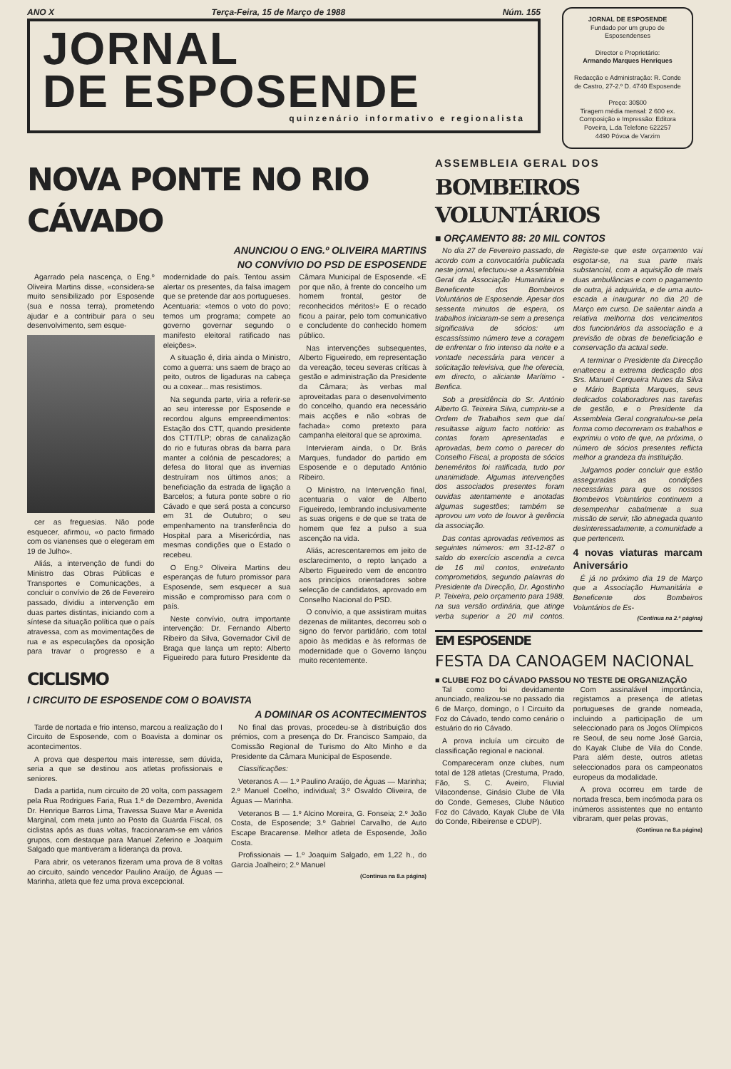ANO X Terça-Feira, 15 de Março de 1988 Núm. 155
JORNAL
DE ESPOSENDE
quinzenário informativo e regionalista
JORNAL DE ESPOSENDE
Fundado por um grupo de Esposendenses
Director e Proprietário:
Armando Marques Henriques
Redacção e Administração: R. Conde de Castro, 27-2.º D. 4740 Esposende
Preço: 30$00
Tiragem média mensal: 2 600 ex.
Composição e Impressão: Editora Poveira, L.da Telefone 622257
4490 Póvoa de Varzim
NOVA PONTE NO RIO CÁVADO
ANUNCIOU O ENG.º OLIVEIRA MARTINS
NO CONVÍVIO DO PSD DE ESPOSENDE
Agarrado pela nascença, o Eng.º Oliveira Martins disse, «considera-se muito sensibilizado por Esposende (sua e nossa terra), prometendo ajudar e a contribuir para o seu desenvolvimento, sem esque-
cer as freguesias. Não pode esquecer, afirmou, «o pacto firmado com os vianenses que o elegeram em 19 de Julho».
Aliás, a intervenção de fundi do Ministro das Obras Públicas e Transportes e Comunicações, a concluir o convívio de 26 de Fevereiro passado, dividiu a intervenção em duas partes distintas, iniciando com a síntese da situação política que o país atravessa, com as movimentações de rua e as especulações da oposição para travar o progresso e a modernidade do país. Tentou assim alertar os presentes, da falsa imagem que se pretende dar aos portugueses. Acentuaria: «temos o voto do povo; temos um programa; compete ao governo governar segundo o manifesto eleitoral ratificado nas eleições».
A situação é, diria ainda o Ministro, como a guerra: uns saem de braço ao peito, outros de ligaduras na cabeça ou a coxear... mas resistimos.
Na segunda parte, viria a referir-se ao seu interesse por Esposende e recordou alguns empreendimentos: Estação dos CTT, quando presidente dos CTT/TLP; obras de canalização do rio e futuras obras da barra para manter a colónia de pescadores; a defesa do litoral que as invernias destruíram nos últimos anos; a beneficiação da estrada de ligação a Barcelos; a futura ponte sobre o rio Cávado e que será posta a concurso em 31 de Outubro; o seu empenhamento na transferência do Hospital para a Misericórdia, nas mesmas condições que o Estado o recebeu.
O Eng.º Oliveira Martins deu esperanças de futuro promissor para Esposende, sem esquecer a sua missão e compromisso para com o país.
Neste convívio, outra importante intervenção: Dr. Fernando Alberto Ribeiro da Silva, Governador Civil de Braga que lança um repto: Alberto Figueiredo para futuro Presidente da Câmara Municipal de Esposende. «E por que não, à frente do concelho um homem frontal, gestor de reconhecidos méritos!» E o recado ficou a pairar, pelo tom comunicativo e concludente do conhecido homem público.
Nas intervenções subsequentes, Alberto Figueiredo, em representação da vereação, teceu severas críticas à gestão e administração da Presidente da Câmara; às verbas mal aproveitadas para o desenvolvimento do concelho, quando era necessário mais acções e não «obras de fachada» como pretexto para campanha eleitoral que se aproxima.
Intervieram ainda, o Dr. Brás Marques, fundador do partido em Esposende e o deputado António Ribeiro.
O Ministro, na Intervenção final, acentuaria o valor de Alberto Figueiredo, lembrando inclusivamente as suas origens e de que se trata de homem que fez a pulso a sua ascenção na vida.
Aliás, acrescentaremos em jeito de esclarecimento, o repto lançado a Alberto Figueiredo vem de encontro aos princípios orientadores sobre selecção de candidatos, aprovado em Conselho Nacional do PSD.
O convívio, a que assistiram muitas dezenas de militantes, decorreu sob o signo do fervor partidário, com total apoio às medidas e às reformas de modernidade que o Governo lançou muito recentemente.
CICLISMO
I CIRCUITO DE ESPOSENDE COM O BOAVISTA
A DOMINAR OS ACONTECIMENTOS
Tarde de nortada e frio intenso, marcou a realização do I Circuito de Esposende, com o Boavista a dominar os acontecimentos.
A prova que despertou mais interesse, sem dúvida, seria a que se destinou aos atletas profissionais e seniores.
Dada a partida, num circuito de 20 volta, com passagem pela Rua Rodrigues Faria, Rua 1.º de Dezembro, Avenida Dr. Henrique Barros Lima, Travessa Suave Mar e Avenida Marginal, com meta junto ao Posto da Guarda Fiscal, os ciclistas após as duas voltas, fraccionaram-se em vários grupos, com destaque para Manuel Zeferino e Joaquim Salgado que mantiveram a liderança da prova.
Para abrir, os veteranos fizeram uma prova de 8 voltas ao circuito, saindo vencedor Paulino Araújo, de Águas — Marinha, atleta que fez uma prova excepcional.
No final das provas, procedeu-se à distribuição dos prémios, com a presença do Dr. Francisco Sampaio, da Comissão Regional de Turismo do Alto Minho e da Presidente da Câmara Municipal de Esposende.
Classificações:
Veteranos A — 1.º Paulino Araújo, de Águas — Marinha; 2.º Manuel Coelho, individual; 3.º Osvaldo Oliveira, de Águas — Marinha.
Veteranos B — 1.º Alcino Moreira, G. Fonseia; 2.º João Costa, de Esposende; 3.º Gabriel Carvalho, de Auto Escape Bracarense. Melhor atleta de Esposende, João Costa.
Profissionais — 1.º Joaquim Salgado, em 1,22 h., do Garcia Joalheiro; 2.º Manuel
(Continua na 8.a página)
ASSEMBLEIA GERAL DOS
BOMBEIROS VOLUNTÁRIOS
■ ORÇAMENTO 88: 20 MIL CONTOS
No dia 27 de Fevereiro passado, de acordo com a convocatória publicada neste jornal, efectuou-se a Assembleia Geral da Associação Humanitária e Beneficente dos Bombeiros Voluntários de Esposende. Apesar dos sessenta minutos de espera, os trabalhos iniciaram-se sem a presença significativa de sócios: um escassíssimo número teve a coragem de enfrentar o frio intenso da noite e a vontade necessária para vencer a solicitação televisiva, que lhe oferecia, em directo, o aliciante Marítimo - Benfica.
Sob a presidência do Sr. António Alberto G. Teixeira Silva, cumpriu-se a Ordem de Trabalhos sem que daí resultasse algum facto notório: as contas foram apresentadas e aprovadas, bem como o parecer do Conselho Fiscal, a proposta de sócios beneméritos foi ratificada, tudo por unanimidade. Algumas intervenções dos associados presentes foram ouvidas atentamente e anotadas algumas sugestões; também se aprovou um voto de louvor à gerência da associação.
Das contas aprovadas retivemos as seguintes números: em 31-12-87 o saldo do exercício ascendia a cerca de 16 mil contos, entretanto comprometidos, segundo palavras do Presidente da Direcção, Dr. Agostinho P. Teixeira, pelo orçamento para 1988, na sua versão ordinária, que atinge verba superior a 20 mil contos. Registe-se que este orçamento vai esgotar-se, na sua parte mais substancial, com a aquisição de mais duas ambulâncias e com o pagamento de outra, já adquirida, e de uma auto-escada a inaugurar no dia 20 de Março em curso. De salientar ainda a relativa melhorna dos vencimentos dos funcionários da associação e a previsão de obras de beneficiação e conservação da actual sede.
A terminar o Presidente da Direcção enalteceu a extrema dedicação dos Srs. Manuel Cerqueira Nunes da Silva e Mário Baptista Marques, seus dedicados colaboradores nas tarefas de gestão, e o Presidente da Assembleia Geral congratulou-se pela forma como decorreram os trabalhos e exprimiu o voto de que, na próxima, o número de sócios presentes reflicta melhor a grandeza da instituição.
Julgamos poder concluir que estão asseguradas as condições necessárias para que os nossos Bombeiros Voluntários continuem a desempenhar cabalmente a sua missão de servir, tão abnegada quanto desinteressadamente, a comunidade a que pertencem.
4 novas viaturas marcam Aniversário
É já no próximo dia 19 de Março que a Associação Humanitária e Beneficente dos Bombeiros Voluntários de Es-
(Continua na 2.ª página)
EM ESPOSENDE
FESTA DA CANOAGEM NACIONAL
■ CLUBE FOZ DO CÁVADO PASSOU NO TESTE DE ORGANIZAÇÃO
Tal como foi devidamente anunciado, realizou-se no passado dia 6 de Março, domingo, o I Circuito da Foz do Cávado, tendo como cenário o estuário do rio Cávado.
A prova incluía um circuito de classificação regional e nacional.
Compareceram onze clubes, num total de 128 atletas (Crestuma, Prado, Fão, S. C. Aveiro, Fluvial Vilacondense, Ginásio Clube de Vila do Conde, Gemeses, Clube Náutico Foz do Cávado, Kayak Clube de Vila do Conde, Ribeirense e CDUP).
Com assinalável importância, registamos a presença de atletas portugueses de grande nomeada, incluindo a participação de um seleccionado para os Jogos Olímpicos re Seoul, de seu nome José Garcia, do Kayak Clube de Vila do Conde. Para além deste, outros atletas seleccionados para os campeonatos europeus da modalidade.
A prova ocorreu em tarde de nortada fresca, bem incómoda para os inúmeros assistentes que no entanto vibraram, quer pelas provas,
(Continua na 8.a página)